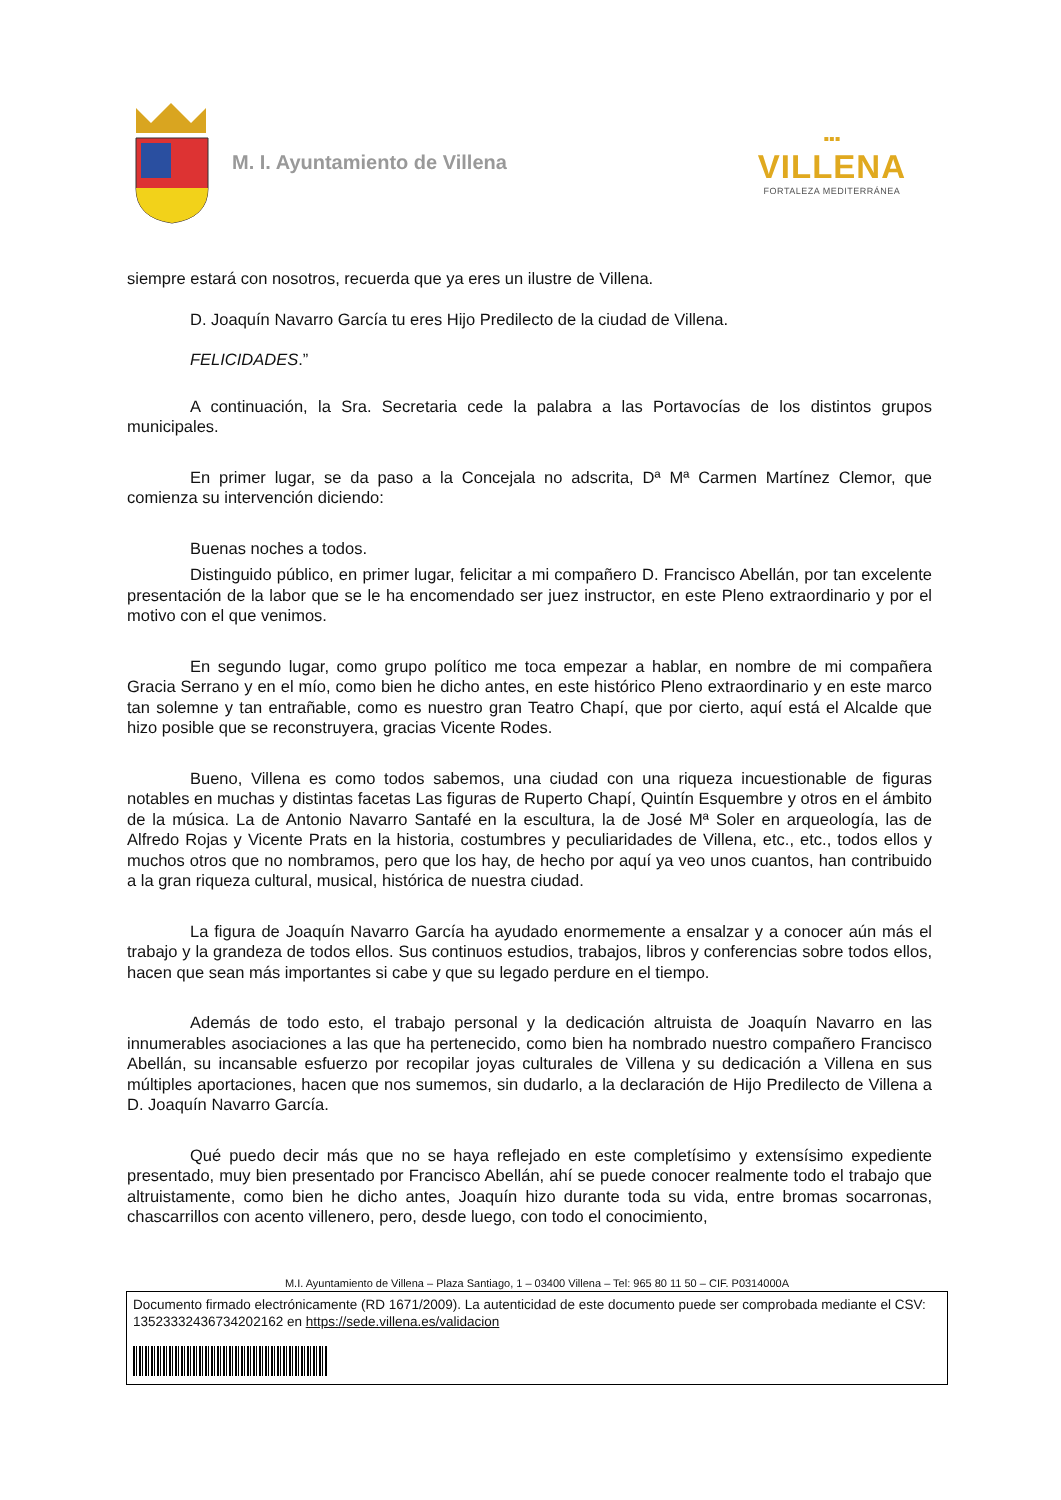M. I. Ayuntamiento de Villena
▪▪▪
VILLENA
FORTALEZA MEDITERRÁNEA
siempre estará con nosotros, recuerda que ya eres un ilustre de Villena.
D. Joaquín Navarro García tu eres Hijo Predilecto de la ciudad de Villena.
FELICIDADES.”
A continuación, la Sra. Secretaria cede la palabra a las Portavocías de los distintos grupos municipales.
En primer lugar, se da paso a la Concejala no adscrita, Dª Mª Carmen Martínez Clemor, que comienza su intervención diciendo:
Buenas noches a todos.
Distinguido público, en primer lugar, felicitar a mi compañero D. Francisco Abellán, por tan excelente presentación de la labor que se le ha encomendado ser juez instructor, en este Pleno extraordinario y por el motivo con el que venimos.
En segundo lugar, como grupo político me toca empezar a hablar, en nombre de mi compañera Gracia Serrano y en el mío, como bien he dicho antes, en este histórico Pleno extraordinario y en este marco tan solemne y tan entrañable, como es nuestro gran Teatro Chapí, que por cierto, aquí está el Alcalde que hizo posible que se reconstruyera, gracias Vicente Rodes.
Bueno, Villena es como todos sabemos, una ciudad con una riqueza incuestionable de figuras notables en muchas y distintas facetas Las figuras de Ruperto Chapí, Quintín Esquembre y otros en el ámbito de la música. La de Antonio Navarro Santafé en la escultura, la de José Mª Soler en arqueología, las de Alfredo Rojas y Vicente Prats en la historia, costumbres y peculiaridades de Villena, etc., etc., todos ellos y muchos otros que no nombramos, pero que los hay, de hecho por aquí ya veo unos cuantos, han contribuido a la gran riqueza cultural, musical, histórica de nuestra ciudad.
La figura de Joaquín Navarro García ha ayudado enormemente a ensalzar y a conocer aún más el trabajo y la grandeza de todos ellos. Sus continuos estudios, trabajos, libros y conferencias sobre todos ellos, hacen que sean más importantes si cabe y que su legado perdure en el tiempo.
Además de todo esto, el trabajo personal y la dedicación altruista de Joaquín Navarro en las innumerables asociaciones a las que ha pertenecido, como bien ha nombrado nuestro compañero Francisco Abellán, su incansable esfuerzo por recopilar joyas culturales de Villena y su dedicación a Villena en sus múltiples aportaciones, hacen que nos sumemos, sin dudarlo, a la declaración de Hijo Predilecto de Villena a D. Joaquín Navarro García.
Qué puedo decir más que no se haya reflejado en este completísimo y extensísimo expediente presentado, muy bien presentado por Francisco Abellán, ahí se puede conocer realmente todo el trabajo que altruistamente, como bien he dicho antes, Joaquín hizo durante toda su vida, entre bromas socarronas, chascarrillos con acento villenero, pero, desde luego, con todo el conocimiento,
M.I. Ayuntamiento de Villena – Plaza Santiago, 1 – 03400 Villena – Tel: 965 80 11 50 – CIF. P0314000A
Documento firmado electrónicamente (RD 1671/2009). La autenticidad de este documento puede ser comprobada mediante el CSV: 13523332436734202162 en https://sede.villena.es/validacion